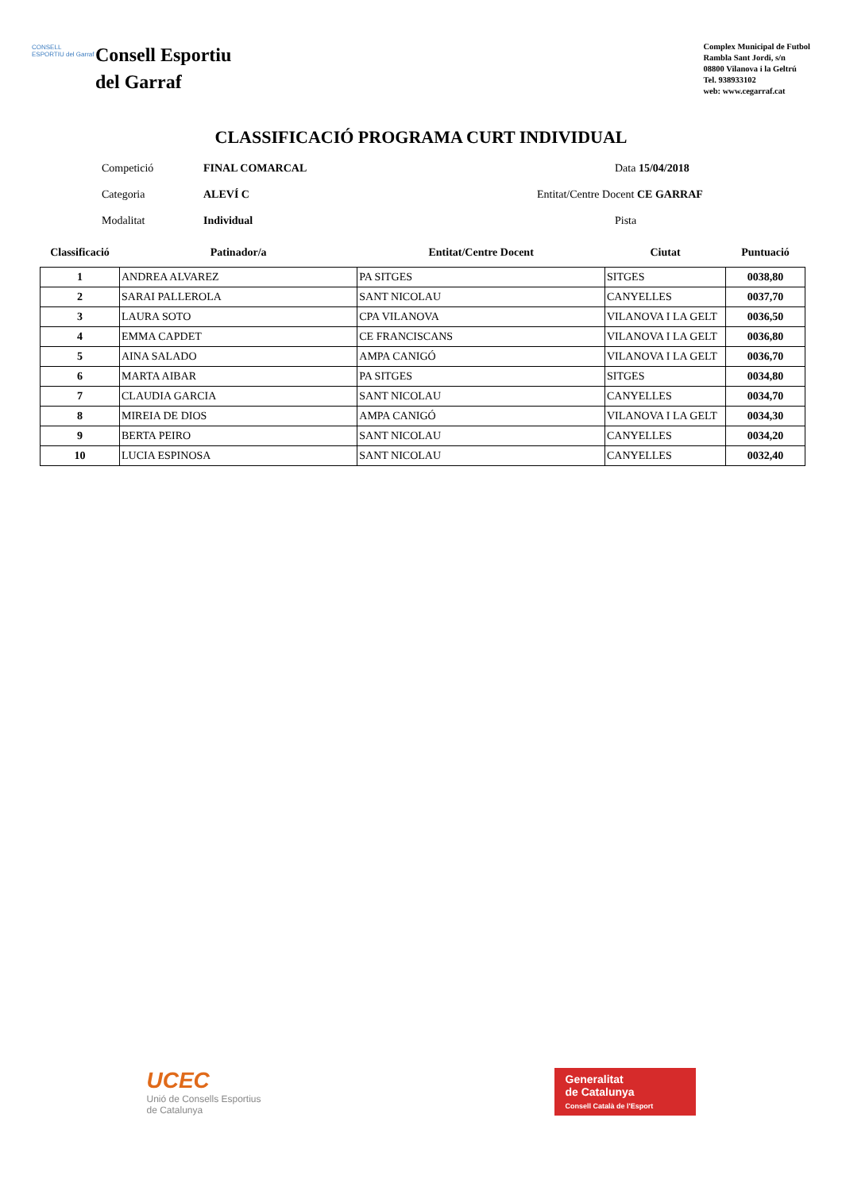CONSELL ESPORTIU del Garraf
Consell Esportiu
del Garraf
Complex Municipal de Futbol
Rambla Sant Jordi, s/n
08800 Vilanova i la Geltrú
Tel. 938933102
web: www.cegarraf.cat
CLASSIFICACIÓ PROGRAMA CURT INDIVIDUAL
Competició
FINAL COMARCAL
Data 15/04/2018
Categoria
ALEVÍ C
Entitat/Centre Docent CE GARRAF
Modalitat
Individual
Pista
| Classificació | Patinador/a | Entitat/Centre Docent | Ciutat | Puntuació |
| --- | --- | --- | --- | --- |
| 1 | ANDREA ALVAREZ | PA SITGES | SITGES | 0038,80 |
| 2 | SARAI PALLEROLA | SANT NICOLAU | CANYELLES | 0037,70 |
| 3 | LAURA SOTO | CPA VILANOVA | VILANOVA I LA GELT | 0036,50 |
| 4 | EMMA CAPDET | CE FRANCISCANS | VILANOVA I LA GELT | 0036,80 |
| 5 | AINA SALADO | AMPA CANIGÓ | VILANOVA I LA GELT | 0036,70 |
| 6 | MARTA AIBAR | PA SITGES | SITGES | 0034,80 |
| 7 | CLAUDIA GARCIA | SANT NICOLAU | CANYELLES | 0034,70 |
| 8 | MIREIA DE DIOS | AMPA CANIGÓ | VILANOVA I LA GELT | 0034,30 |
| 9 | BERTA PEIRO | SANT NICOLAU | CANYELLES | 0034,20 |
| 10 | LUCIA ESPINOSA | SANT NICOLAU | CANYELLES | 0032,40 |
UCEC
Unió de Consells Esportius
de Catalunya
Generalitat
de Catalunya
Consell Català de l'Esport